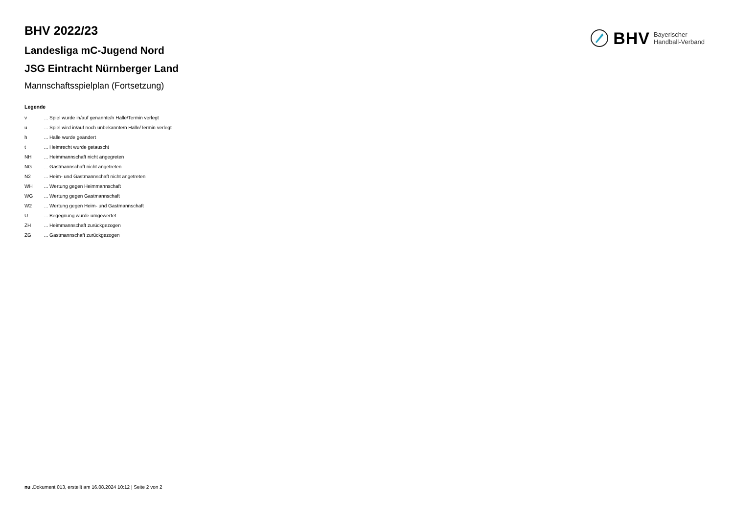BHV Bayerischer
Handball-Verband
BHV 2022/23
Landesliga mC-Jugend Nord
JSG Eintracht Nürnberger Land
Mannschaftsspielplan (Fortsetzung)
Legende
| v | ... Spiel wurde in/auf genannte/n Halle/Termin verlegt |
| u | ... Spiel wird in/auf noch unbekannte/n Halle/Termin verlegt |
| h | ... Halle wurde geändert |
| t | ... Heimrecht wurde getauscht |
| NH | ... Heimmannschaft nicht angegreten |
| NG | ... Gastmannschaft nicht angetreten |
| N2 | ... Heim- und Gastmannschaft nicht angetreten |
| WH | ... Wertung gegen Heimmannschaft |
| WG | ... Wertung gegen Gastmannschaft |
| W2 | ... Wertung gegen Heim- und Gastmannschaft |
| U | ... Begegnung wurde umgewertet |
| ZH | ... Heimmannschaft zurückgezogen |
| ZG | ... Gastmannschaft zurückgezogen |
nu .Dokument 013, erstellt am 16.08.2024 10:12 | Seite 2 von 2